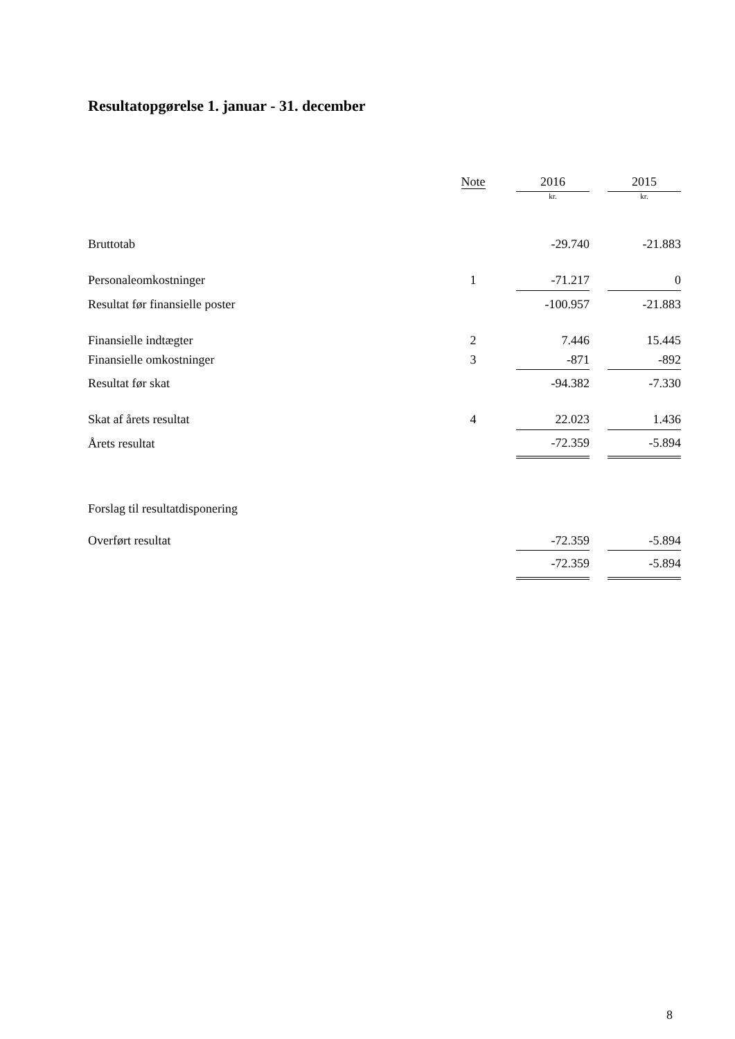Resultatopgørelse 1. januar - 31. december
| | Note | | 2016 | | 2015 |
| --- | --- | --- | --- | --- | --- |
| | | | kr. | | kr. |
| Bruttotab | | | -29.740 | | -21.883 |
| Personaleomkostninger | 1 | | -71.217 | | 0 |
| Resultat før finansielle poster | | | -100.957 | | -21.883 |
| Finansielle indtægter | 2 | | 7.446 | | 15.445 |
| Finansielle omkostninger | 3 | | -871 | | -892 |
| Resultat før skat | | | -94.382 | | -7.330 |
| Skat af årets resultat | 4 | | 22.023 | | 1.436 |
| Årets resultat | | | -72.359 | | -5.894 |
| Forslag til resultatdisponering | | | | | |
| Overført resultat | | | -72.359 | | -5.894 |
| | | | -72.359 | | -5.894 |
8